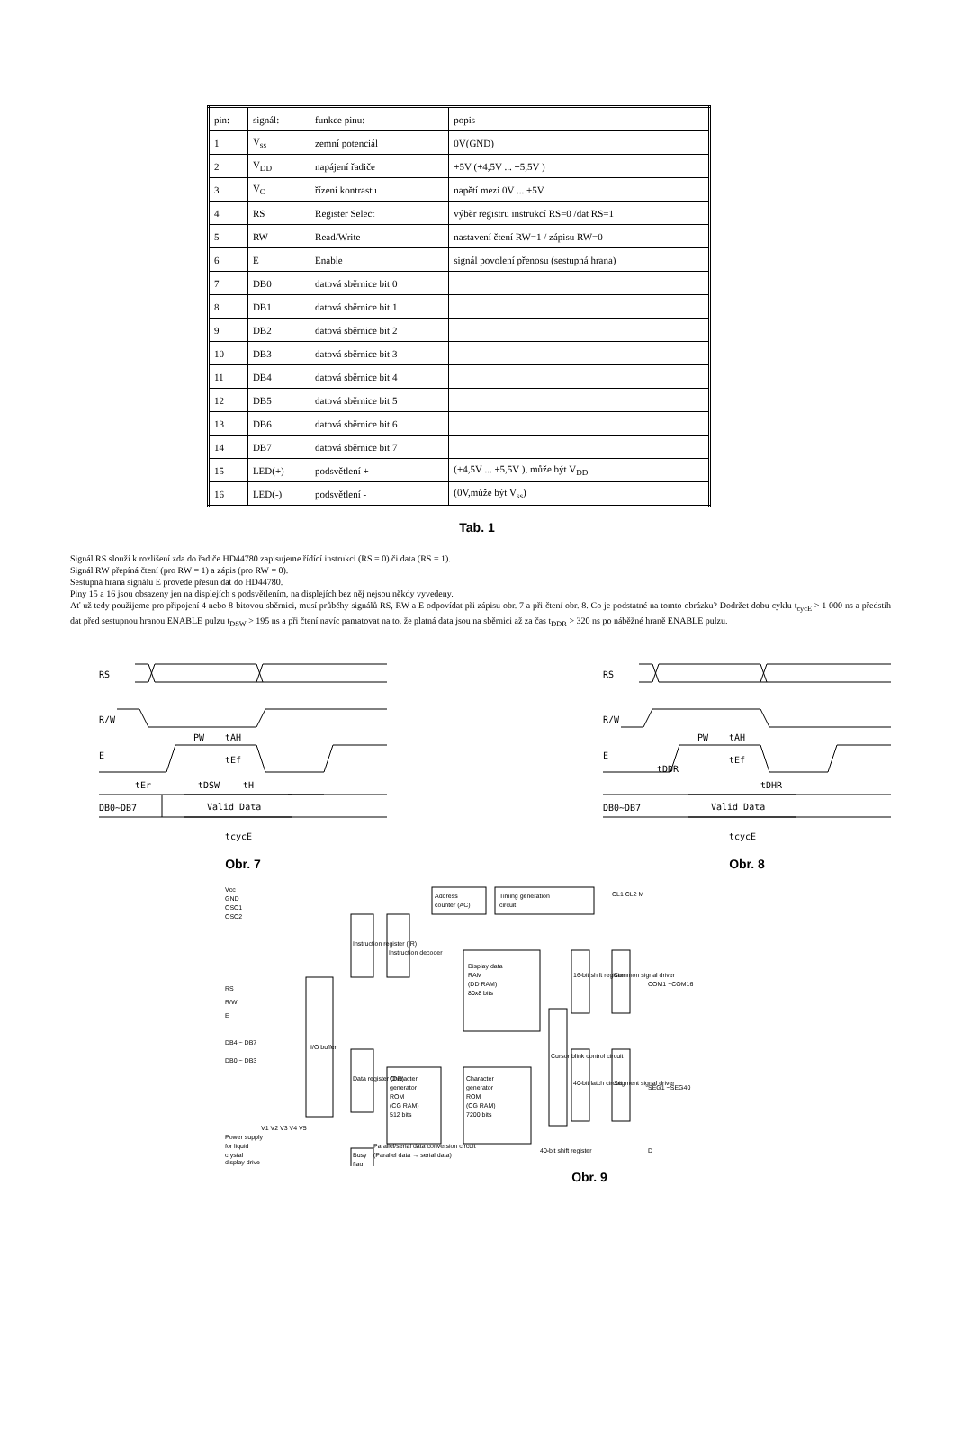| pin: | signál: | funkce pinu: | popis |
| 1 | V<sub>ss</sub> | zemní potenciál | 0V(GND) |
| 2 | V<sub>DD</sub> | napájení řadiče | +5V (+4,5V ... +5,5V ) |
| 3 | V<sub>O</sub> | řízení kontrastu | napětí mezi 0V ... +5V |
| 4 | RS | Register Select | výběr registru instrukcí RS=0 /dat RS=1 |
| 5 | RW | Read/Write | nastavení čtení RW=1 / zápisu RW=0 |
| 6 | E | Enable | signál povolení přenosu (sestupná hrana) |
| 7 | DB0 | datová sběrnice bit 0 | |
| 8 | DB1 | datová sběrnice bit 1 | |
| 9 | DB2 | datová sběrnice bit 2 | |
| 10 | DB3 | datová sběrnice bit 3 | |
| 11 | DB4 | datová sběrnice bit 4 | |
| 12 | DB5 | datová sběrnice bit 5 | |
| 13 | DB6 | datová sběrnice bit 6 | |
| 14 | DB7 | datová sběrnice bit 7 | |
| 15 | LED(+) | podsvětlení + | (+4,5V ... +5,5V ), může být V<sub>DD</sub> |
| 16 | LED(-) | podsvětlení - | (0V,může být V<sub>ss</sub>) |
Tab. 1
Signál RS slouží k rozlišení zda do řadiče HD44780 zapisujeme řídící instrukci (RS = 0) či data (RS = 1).
Signál RW přepíná čtení (pro RW = 1) a zápis (pro RW = 0).
Sestupná hrana signálu E provede přesun dat do HD44780.
Piny 15 a 16 jsou obsazeny jen na displejích s podsvětlením, na displejích bez něj nejsou někdy vyvedeny.
Ať už tedy použijeme pro připojení 4 nebo 8-bitovou sběrnici, musí průběhy signálů RS, RW a E odpovídat při zápisu obr. 7 a při čtení obr. 8. Co je podstatné na tomto obrázku? Dodržet dobu cyklu t<sub>cycE</sub> > 1 000 ns a předstih dat před sestupnou hranou ENABLE pulzu t<sub>DSW</sub> > 195 ns a při čtení navíc pamatovat na to, že platná data jsou na sběrnici až za čas t<sub>DDR</sub> > 320 ns po náběžné hraně ENABLE pulzu.
RS
R/W
E
DB0~DB7
PW
tAH
tEf
tEr
tDSW
tH
Valid Data
tcycE
Obr. 7
RS
R/W
E
DB0~DB7
PW
tAH
tEf
tDDR
tDHR
Valid Data
tcycE
Obr. 8
Vcc
GND
OSC1
OSC2
RS
R/W
E
DB4 ~ DB7
DB0 ~ DB3
I/O buffer
Instruction register (IR)
Instruction decoder
Address
counter (AC)
Timing generation
circuit
CL1 CL2 M
Display data
RAM
(DD RAM)
80x8 bits
Cursor blink control circuit
16-bit shift register
Common signal driver
COM1 ~COM16
Data register (DR)
Character
generator
ROM
(CG RAM)
512 bits
Character
generator
ROM
(CG RAM)
7200 bits
40-bit latch circuit
Segment signal driver
SEG1 ~SEG40
Busy
flag
Power supply
for liquid
crystal
display drive
V1 V2 V3 V4 V5
Parallel/serial data conversion circuit
(Parallel data → serial data)
40-bit shift register
D
Obr. 9